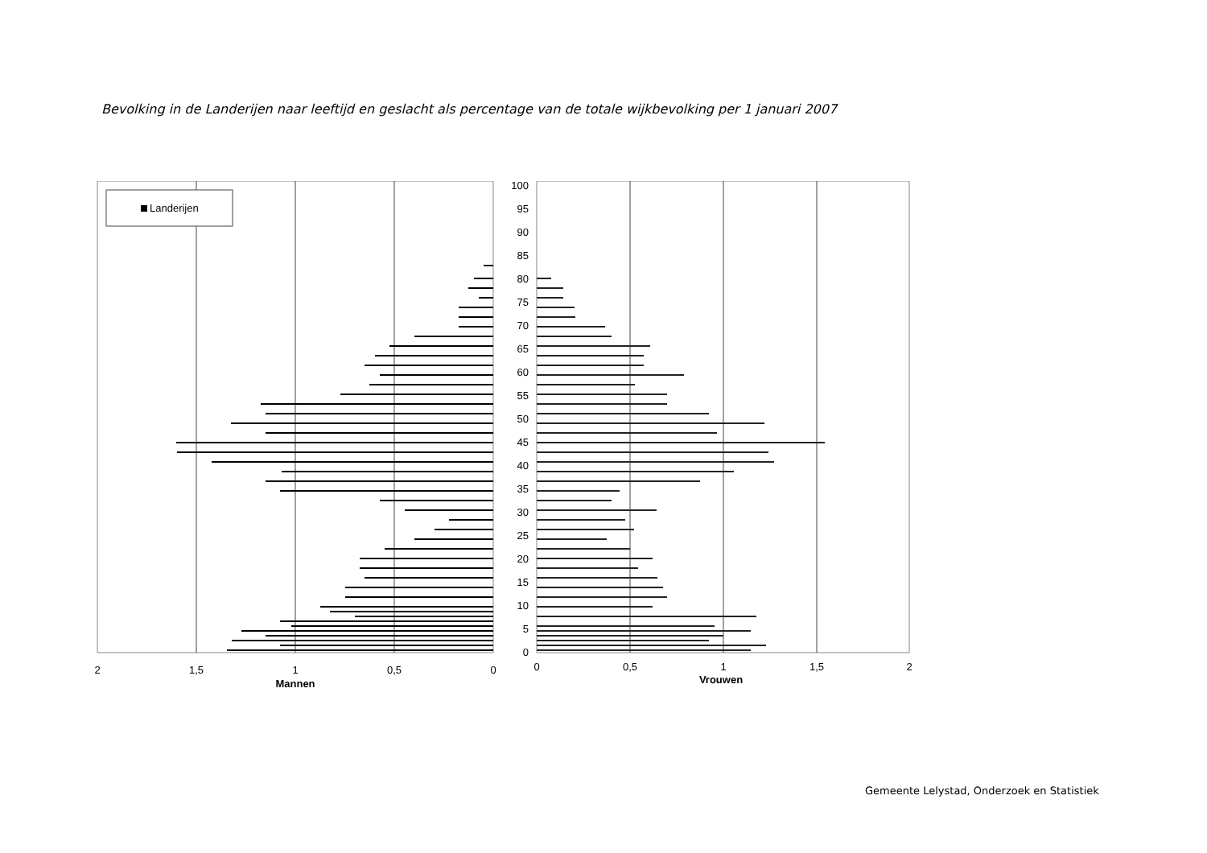Bevolking in de Landerijen naar leeftijd en geslacht als percentage van de totale wijkbevolking per 1 januari 2007
Landerijen
100
95
90
85
80
75
70
65
60
55
50
45
40
35
30
25
20
15
10
5
0
2
1,5
1
0,5
0
Mannen
0
0,5
1
1,5
2
Vrouwen
Gemeente Lelystad, Onderzoek en Statistiek